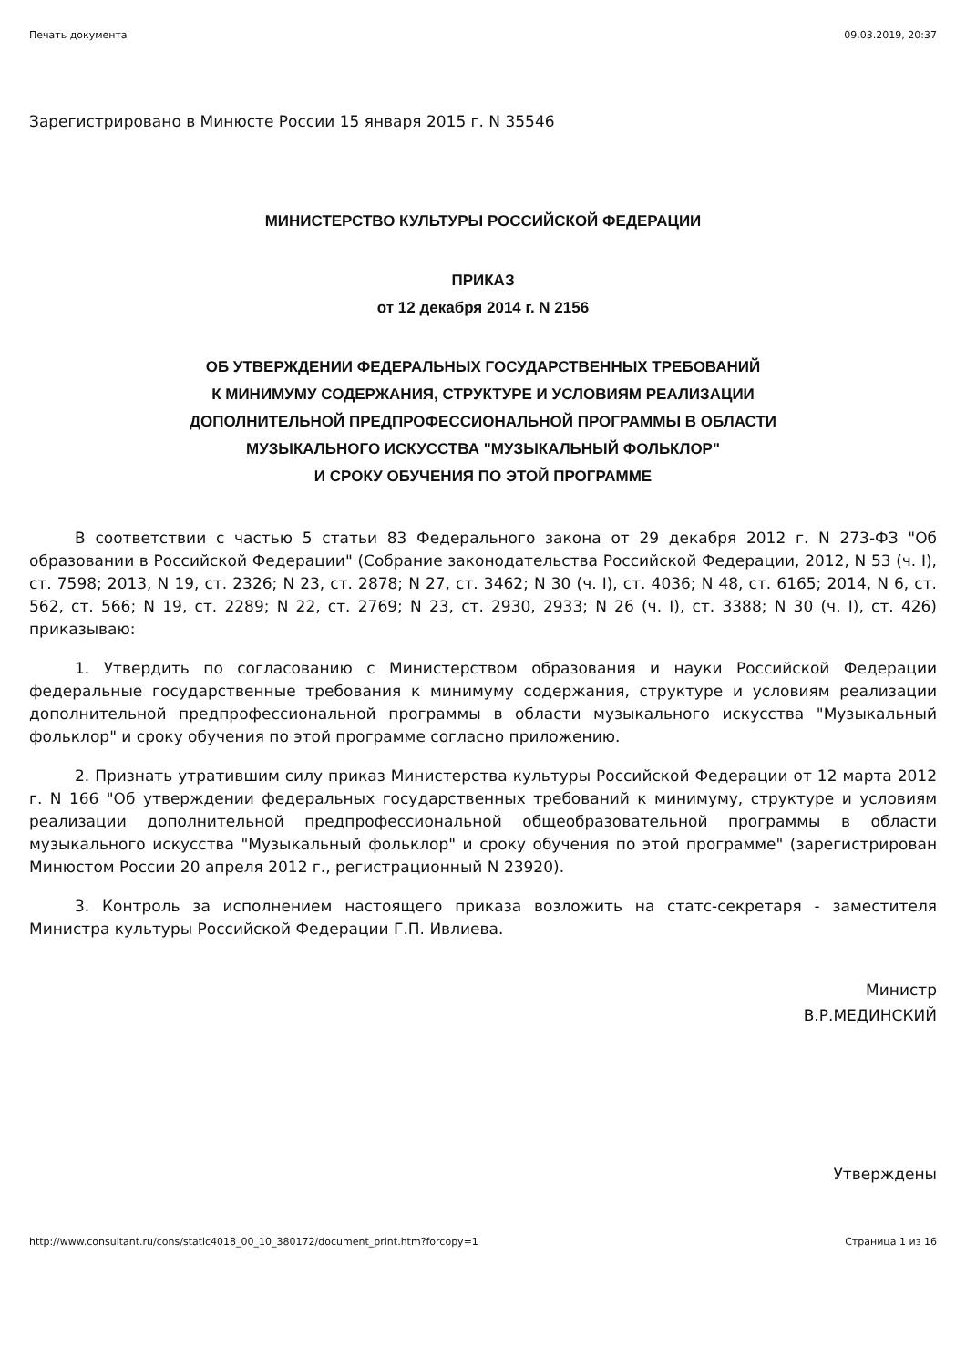Печать документа 09.03.2019, 20:37
Зарегистрировано в Минюсте России 15 января 2015 г. N 35546
МИНИСТЕРСТВО КУЛЬТУРЫ РОССИЙСКОЙ ФЕДЕРАЦИИ
ПРИКАЗ
от 12 декабря 2014 г. N 2156
ОБ УТВЕРЖДЕНИИ ФЕДЕРАЛЬНЫХ ГОСУДАРСТВЕННЫХ ТРЕБОВАНИЙ
К МИНИМУМУ СОДЕРЖАНИЯ, СТРУКТУРЕ И УСЛОВИЯМ РЕАЛИЗАЦИИ
ДОПОЛНИТЕЛЬНОЙ ПРЕДПРОФЕССИОНАЛЬНОЙ ПРОГРАММЫ В ОБЛАСТИ
МУЗЫКАЛЬНОГО ИСКУССТВА "МУЗЫКАЛЬНЫЙ ФОЛЬКЛОР"
И СРОКУ ОБУЧЕНИЯ ПО ЭТОЙ ПРОГРАММЕ
В соответствии с частью 5 статьи 83 Федерального закона от 29 декабря 2012 г. N 273-ФЗ "Об образовании в Российской Федерации" (Собрание законодательства Российской Федерации, 2012, N 53 (ч. I), ст. 7598; 2013, N 19, ст. 2326; N 23, ст. 2878; N 27, ст. 3462; N 30 (ч. I), ст. 4036; N 48, ст. 6165; 2014, N 6, ст. 562, ст. 566; N 19, ст. 2289; N 22, ст. 2769; N 23, ст. 2930, 2933; N 26 (ч. I), ст. 3388; N 30 (ч. I), ст. 426) приказываю:
1. Утвердить по согласованию с Министерством образования и науки Российской Федерации федеральные государственные требования к минимуму содержания, структуре и условиям реализации дополнительной предпрофессиональной программы в области музыкального искусства "Музыкальный фольклор" и сроку обучения по этой программе согласно приложению.
2. Признать утратившим силу приказ Министерства культуры Российской Федерации от 12 марта 2012 г. N 166 "Об утверждении федеральных государственных требований к минимуму, структуре и условиям реализации дополнительной предпрофессиональной общеобразовательной программы в области музыкального искусства "Музыкальный фольклор" и сроку обучения по этой программе" (зарегистрирован Минюстом России 20 апреля 2012 г., регистрационный N 23920).
3. Контроль за исполнением настоящего приказа возложить на статс-секретаря - заместителя Министра культуры Российской Федерации Г.П. Ивлиева.
Министр
В.Р.МЕДИНСКИЙ
Утверждены
http://www.consultant.ru/cons/static4018_00_10_380172/document_print.htm?forcopy=1 Страница 1 из 16